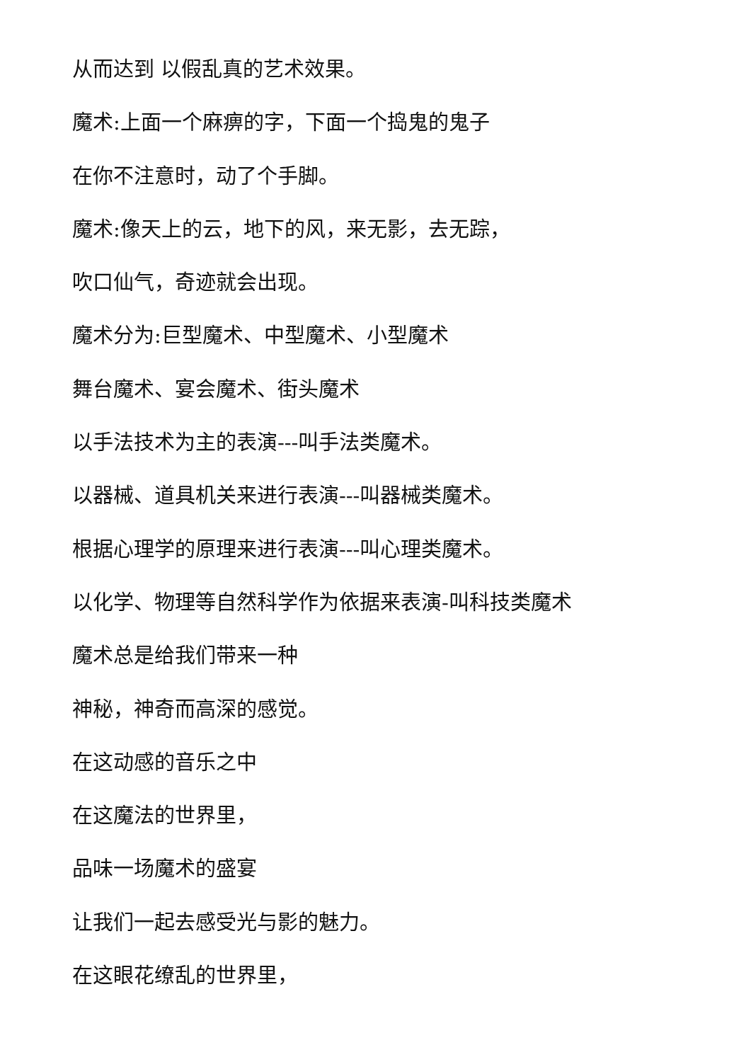从而达到 以假乱真的艺术效果。
魔术:上面一个麻痹的字，下面一个捣鬼的鬼子
在你不注意时，动了个手脚。
魔术:像天上的云，地下的风，来无影，去无踪，
吹口仙气，奇迹就会出现。
魔术分为:巨型魔术、中型魔术、小型魔术
舞台魔术、宴会魔术、街头魔术
以手法技术为主的表演---叫手法类魔术。
以器械、道具机关来进行表演---叫器械类魔术。
根据心理学的原理来进行表演---叫心理类魔术。
以化学、物理等自然科学作为依据来表演-叫科技类魔术
魔术总是给我们带来一种
神秘，神奇而高深的感觉。
在这动感的音乐之中
在这魔法的世界里，
品味一场魔术的盛宴
让我们一起去感受光与影的魅力。
在这眼花缭乱的世界里，